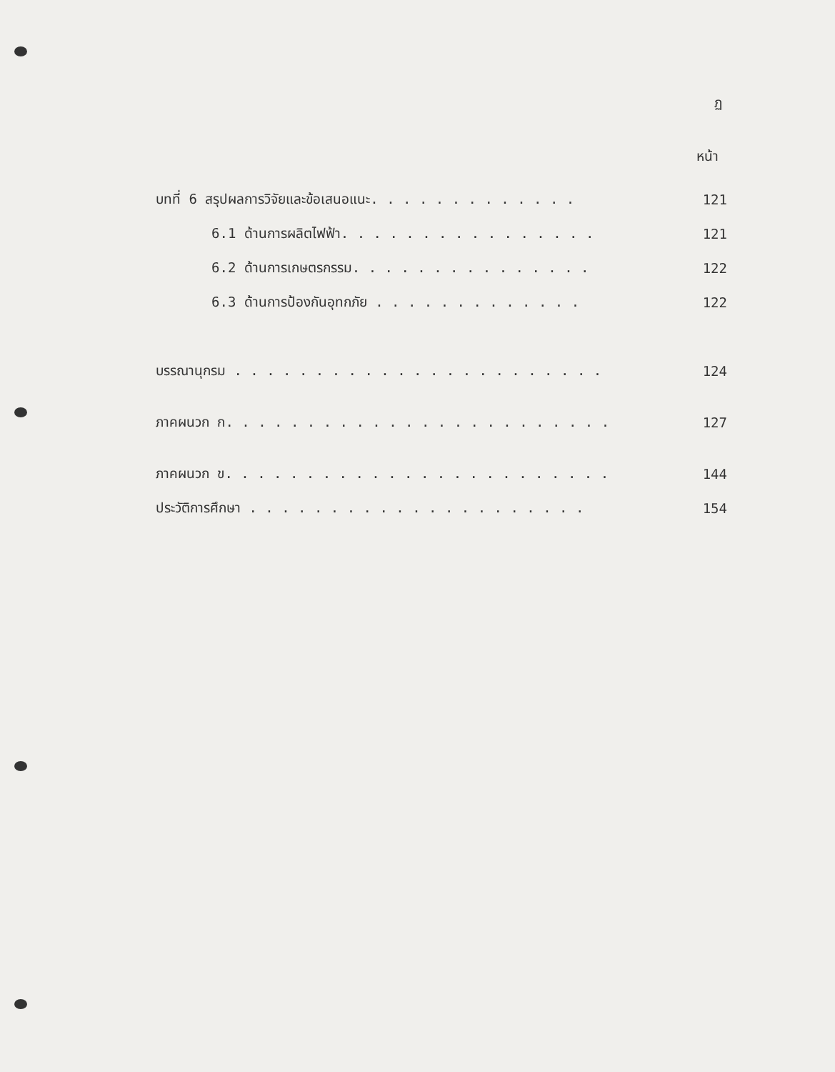ฏ
หน้า
บทที่ 6 สรุปผลการวิจัยและข้อเสนอแนะ. . . . . . . . . . . . . 121
6.1 ด้านการผลิตไฟฟ้า. . . . . . . . . . . . . . . . 121
6.2 ด้านการเกษตรกรรม. . . . . . . . . . . . . . . 122
6.3 ด้านการป้องกันอุทกภัย . . . . . . . . . . . . . 122
บรรณานุกรม . . . . . . . . . . . . . . . . . . . . . . . 124
ภาคผนวก ก. . . . . . . . . . . . . . . . . . . . . . . . 127
ภาคผนวก ข. . . . . . . . . . . . . . . . . . . . . . . . 144
ประวัติการศึกษา . . . . . . . . . . . . . . . . . . . . . 154